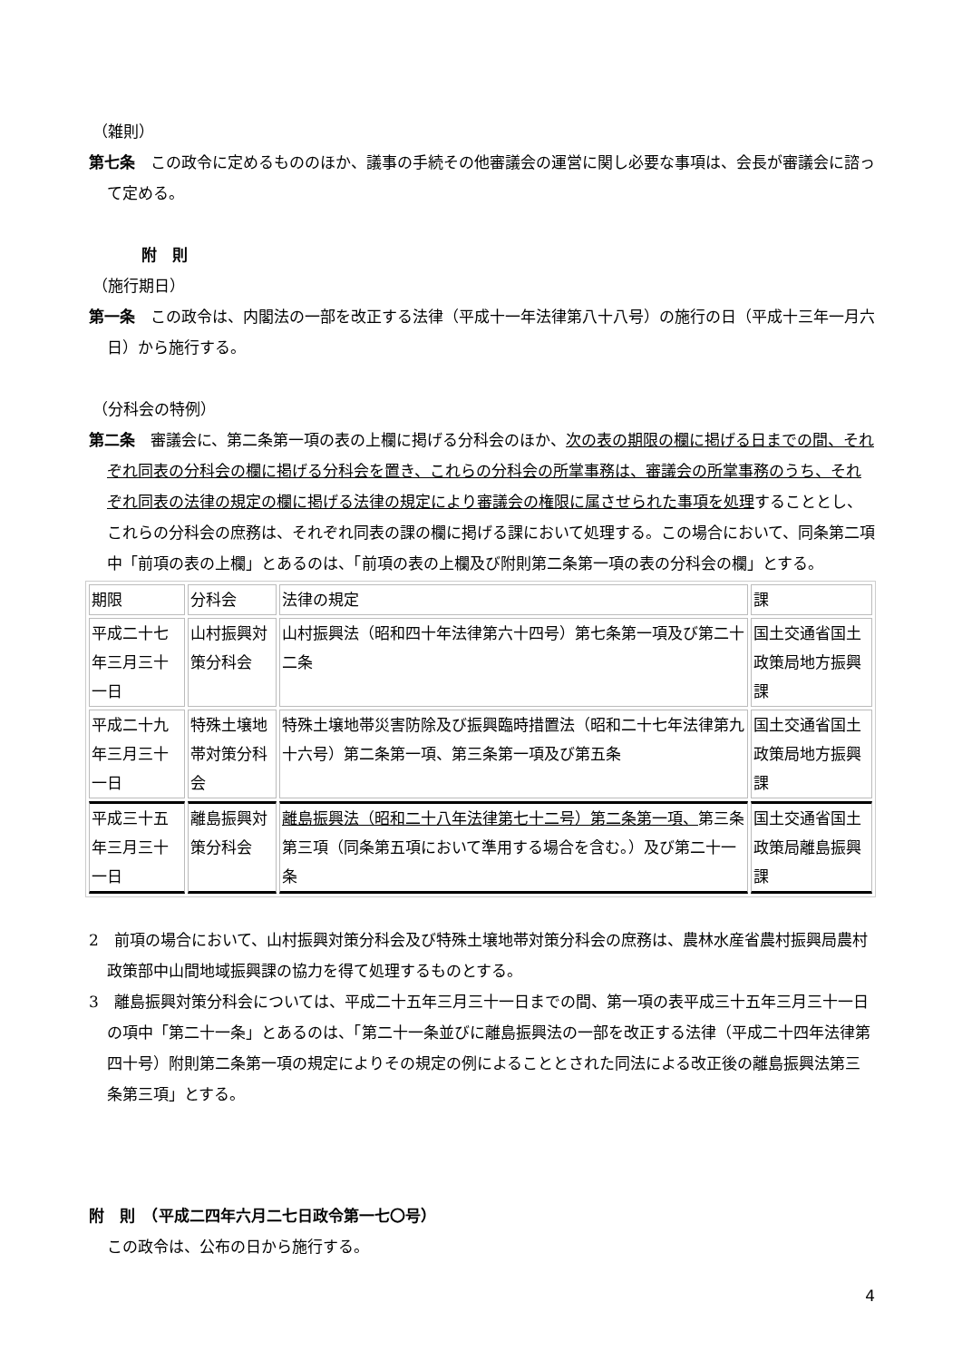（雑則）
第七条　この政令に定めるもののほか、議事の手続その他審議会の運営に関し必要な事項は、会長が審議会に諮って定める。
附　則
（施行期日）
第一条　この政令は、内閣法の一部を改正する法律（平成十一年法律第八十八号）の施行の日（平成十三年一月六日）から施行する。
（分科会の特例）
第二条　審議会に、第二条第一項の表の上欄に掲げる分科会のほか、次の表の期限の欄に掲げる日までの間、それぞれ同表の分科会の欄に掲げる分科会を置き、これらの分科会の所掌事務は、審議会の所掌事務のうち、それぞれ同表の法律の規定の欄に掲げる法律の規定により審議会の権限に属させられた事項を処理することとし、これらの分科会の庶務は、それぞれ同表の課の欄に掲げる課において処理する。この場合において、同条第二項中「前項の表の上欄」とあるのは、「前項の表の上欄及び附則第二条第一項の表の分科会の欄」とする。
| 期限 | 分科会 | 法律の規定 | 課 |
| 平成二十七年三月三十一日 | 山村振興対策分科会 | 山村振興法（昭和四十年法律第六十四号）第七条第一項及び第二十二条 | 国土交通省国土政策局地方振興課 |
| 平成二十九年三月三十一日 | 特殊土壌地帯対策分科会 | 特殊土壌地帯災害防除及び振興臨時措置法（昭和二十七年法律第九十六号）第二条第一項、第三条第一項及び第五条 | 国土交通省国土政策局地方振興課 |
| 平成三十五年三月三十一日 | 離島振興対策分科会 | 離島振興法（昭和二十八年法律第七十二号）第二条第一項、 第三条第三項（同条第五項において準用する場合を含む。）及び第二十一条 | 国土交通省国土政策局離島振興課 |
2　前項の場合において、山村振興対策分科会及び特殊土壌地帯対策分科会の庶務は、農林水産省農村振興局農村政策部中山間地域振興課の協力を得て処理するものとする。
3　離島振興対策分科会については、平成二十五年三月三十一日までの間、第一項の表平成三十五年三月三十一日の項中「第二十一条」とあるのは、「第二十一条並びに離島振興法の一部を改正する法律（平成二十四年法律第四十号）附則第二条第一項の規定によりその規定の例によることとされた同法による改正後の離島振興法第三条第三項」とする。
附　則　（平成二四年六月二七日政令第一七〇号）
この政令は、公布の日から施行する。
4